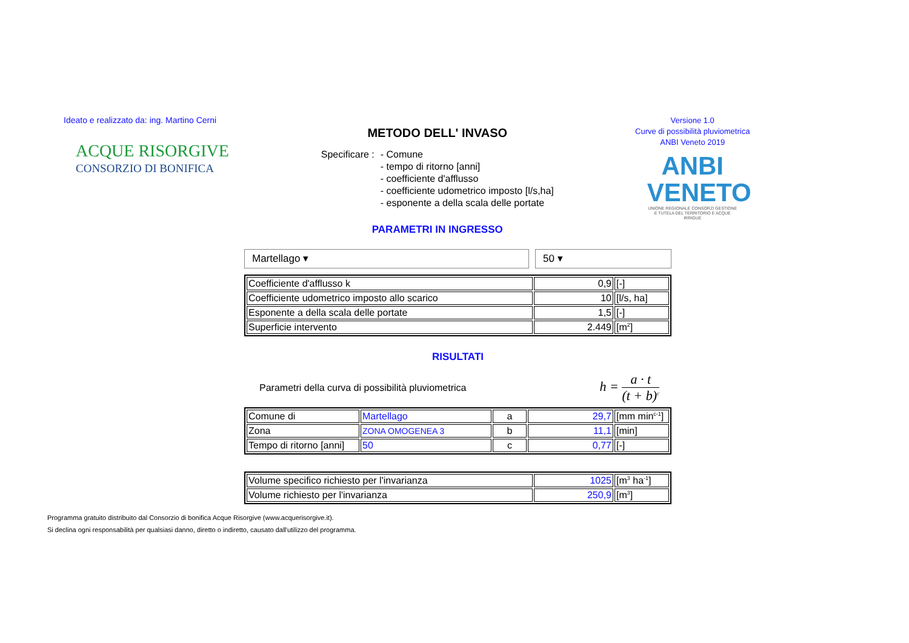Ideato e realizzato da: ing. Martino Cerni
ACQUE RISORGIVE
CONSORZIO DI BONIFICA
METODO DELL' INVASO
Specificare : - Comune
- tempo di ritorno [anni]
- coefficiente d'afflusso
- coefficiente udometrico imposto [l/s,ha]
- esponente a della scala delle portate
PARAMETRI IN INGRESSO
Versione 1.0
Curve di possibilità pluviometrica
ANBI Veneto 2019
ANBI
VENETO
UNIONE REGIONALE CONSORZI GESTIONE E TUTELA DEL TERRITORIO E ACQUE IRRIGUE
Martellago ▾ 50 ▾
| Coefficiente d'afflusso k | 0,9 | [-] |
| Coefficiente udometrico imposto allo scarico | 10 | [l/s, ha] |
| Esponente a della scala delle portate | 1,5 | [-] |
| Superficie intervento | 2.449 | [m<sup>2</sup>] |
RISULTATI
Parametri della curva di possibilità pluviometrica h = a · t (t + b)<sup>c</sup>
| Comune di | Martellago | a | 29,7 | [mm min<sup>c-1</sup>] |
| Zona | ZONA OMOGENEA 3 | b | 11,1 | [min] |
| Tempo di ritorno [anni] | 50 | c | 0,77 | [-] |
| Volume specifico richiesto per l'invarianza | 1025 | [m<sup>3</sup> ha<sup>-1</sup>] |
| Volume richiesto per l'invarianza | 250,9 | [m<sup>3</sup>] |
Programma gratuito distribuito dal Consorzio di bonifica Acque Risorgive (www.acquerisorgive.it).
Si declina ogni responsabilità per qualsiasi danno, diretto o indiretto, causato dall'utilizzo del programma.